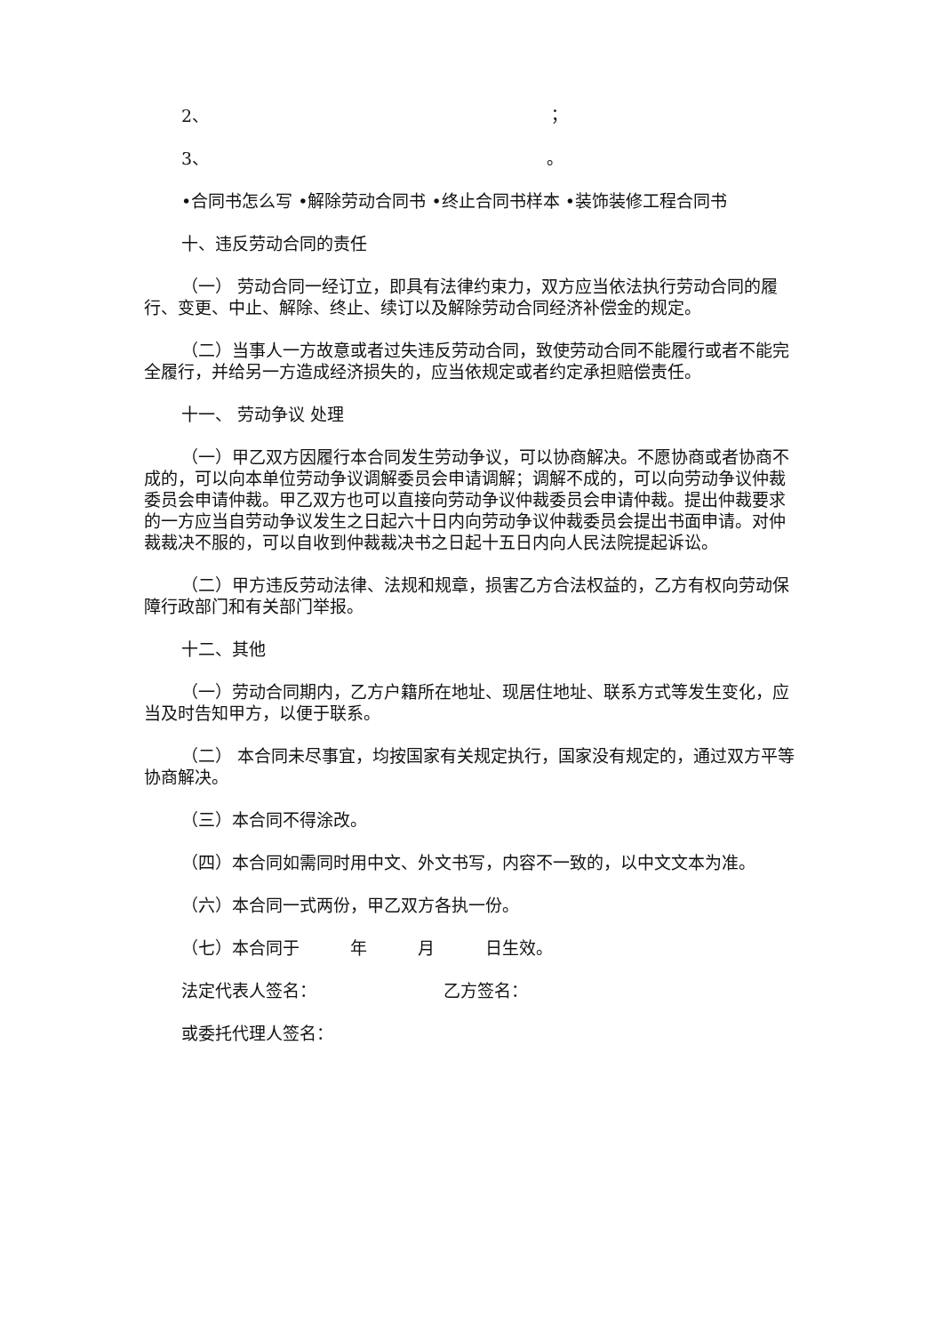2、 ；
3、 。
•合同书怎么写 •解除劳动合同书 •终止合同书样本 •装饰装修工程合同书
十、违反劳动合同的责任
（一） 劳动合同一经订立，即具有法律约束力，双方应当依法执行劳动合同的履行、变更、中止、解除、终止、续订以及解除劳动合同经济补偿金的规定。
（二）当事人一方故意或者过失违反劳动合同，致使劳动合同不能履行或者不能完全履行，并给另一方造成经济损失的，应当依规定或者约定承担赔偿责任。
十一、 劳动争议 处理
（一）甲乙双方因履行本合同发生劳动争议，可以协商解决。不愿协商或者协商不成的，可以向本单位劳动争议调解委员会申请调解；调解不成的，可以向劳动争议仲裁委员会申请仲裁。甲乙双方也可以直接向劳动争议仲裁委员会申请仲裁。提出仲裁要求的一方应当自劳动争议发生之日起六十日内向劳动争议仲裁委员会提出书面申请。对仲裁裁决不服的，可以自收到仲裁裁决书之日起十五日内向人民法院提起诉讼。
（二）甲方违反劳动法律、法规和规章，损害乙方合法权益的，乙方有权向劳动保障行政部门和有关部门举报。
十二、其他
（一）劳动合同期内，乙方户籍所在地址、现居住地址、联系方式等发生变化，应当及时告知甲方，以便于联系。
（二） 本合同未尽事宜，均按国家有关规定执行，国家没有规定的，通过双方平等协商解决。
（三）本合同不得涂改。
（四）本合同如需同时用中文、外文书写，内容不一致的，以中文文本为准。
（六）本合同一式两份，甲乙双方各执一份。
（七）本合同于　　　年　　　月　　　日生效。
法定代表人签名：　　　　　　　　乙方签名：
或委托代理人签名：